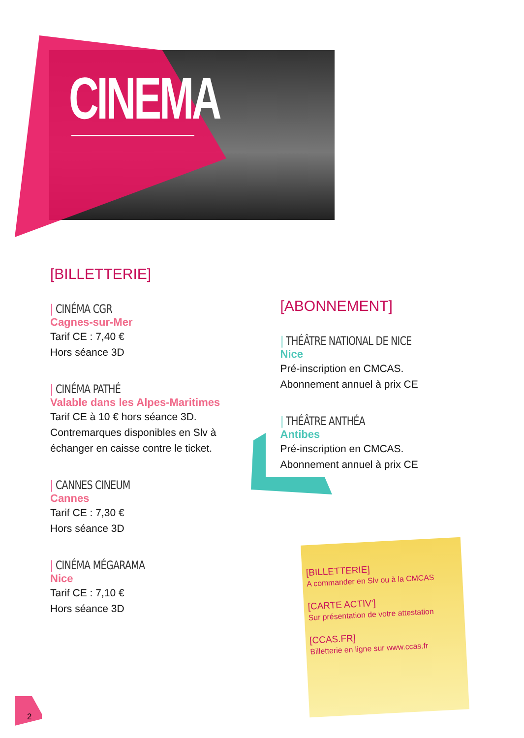CINEMA
[BILLETTERIE]
| CINÉMA CGR
Cagnes-sur-Mer
Tarif CE : 7,40 €
Hors séance 3D
| CINÉMA PATHÉ
Valable dans les Alpes-Maritimes
Tarif CE à 10 € hors séance 3D.
Contremarques disponibles en Slv à échanger en caisse contre le ticket.
| CANNES CINEUM
Cannes
Tarif CE : 7,30 €
Hors séance 3D
| CINÉMA MÉGARAMA
Nice
Tarif CE : 7,10 €
Hors séance 3D
[ABONNEMENT]
| THÉÂTRE NATIONAL DE NICE
Nice
Pré-inscription en CMCAS.
Abonnement annuel à prix CE
| THÉÂTRE ANTHÉA
Antibes
Pré-inscription en CMCAS.
Abonnement annuel à prix CE
[BILLETTERIE]
A commander en Slv ou à la CMCAS
[CARTE ACTIV']
Sur présentation de votre attestation
[CCAS.FR]
Billetterie en ligne sur www.ccas.fr
2